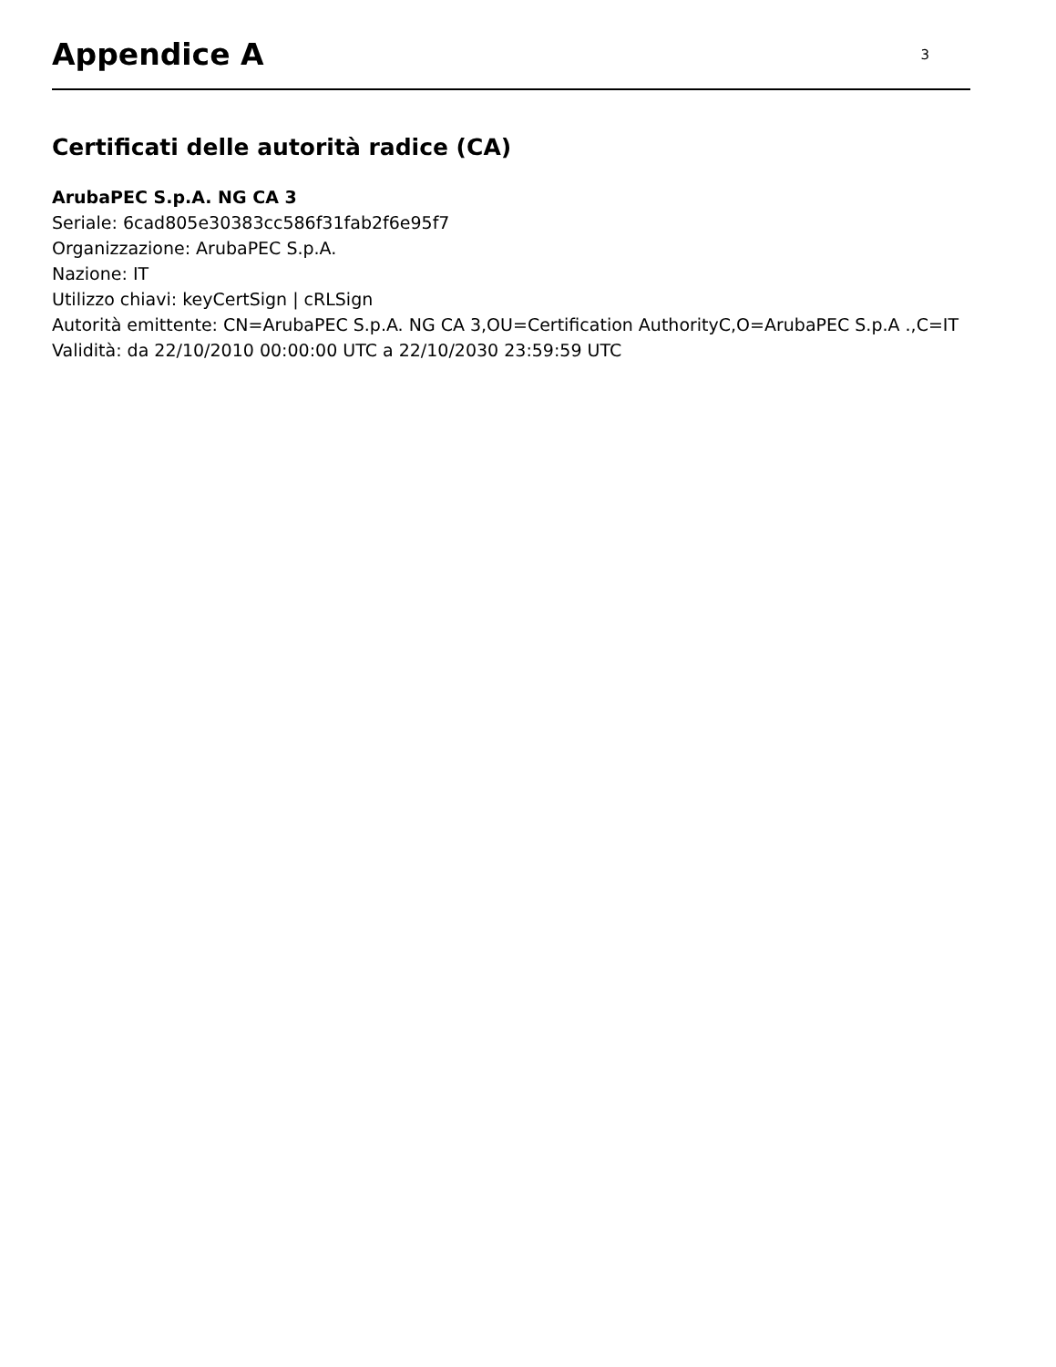Appendice A
3
Certificati delle autorità radice (CA)
ArubaPEC S.p.A. NG CA 3
Seriale: 6cad805e30383cc586f31fab2f6e95f7
Organizzazione: ArubaPEC S.p.A.
Nazione: IT
Utilizzo chiavi: keyCertSign | cRLSign
Autorità emittente: CN=ArubaPEC S.p.A. NG CA 3,OU=Certification AuthorityC,O=ArubaPEC S.p.A .,C=IT
Validità: da 22/10/2010 00:00:00 UTC a 22/10/2030 23:59:59 UTC